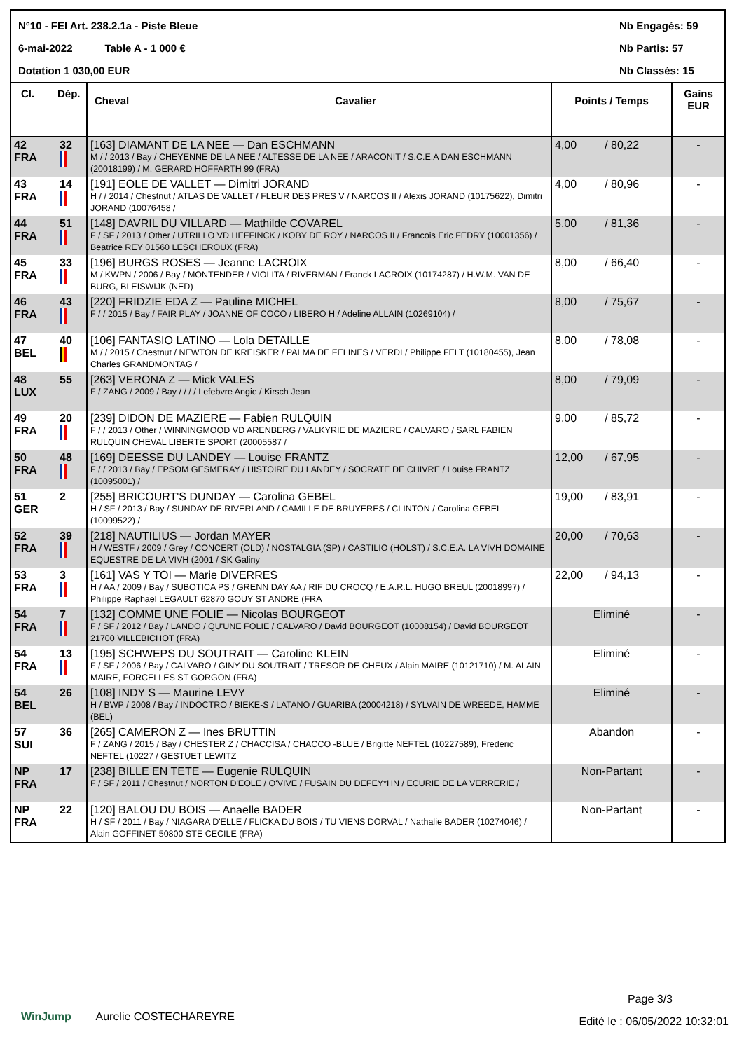N°10 - FEI Art. 238.2.1a - Piste Bleue
6-mai-2022 Table A - 1 000 €
Dotation 1 030,00 EUR
Nb Engagés: 59
Nb Partis: 57
Nb Classés: 15
| Cl. | Dép. | Cheval Cavalier | Points / Temps | Gains EUR |
| --- | --- | --- | --- | --- |
| 42 FRA | 32 | [163] DIAMANT DE LA NEE — Dan ESCHMANN M / / 2013 / Bay / CHEYENNE DE LA NEE / ALTESSE DE LA NEE / ARACONIT / S.C.E.A DAN ESCHMANN (20018199) / M. GERARD HOFFARTH 99 (FRA) | 4,00 / 80,22 | - |
| 43 FRA | 14 | [191] EOLE DE VALLET — Dimitri JORAND H / / 2014 / Chestnut / ATLAS DE VALLET / FLEUR DES PRES V / NARCOS II / Alexis JORAND (10175622), Dimitri JORAND (10076458 / | 4,00 / 80,96 | - |
| 44 FRA | 51 | [148] DAVRIL DU VILLARD — Mathilde COVAREL F / SF / 2013 / Other / UTRILLO VD HEFFINCK / KOBY DE ROY / NARCOS II / Francois Eric FEDRY (10001356) / Beatrice REY 01560 LESCHEROUX (FRA) | 5,00 / 81,36 | - |
| 45 FRA | 33 | [196] BURGS ROSES — Jeanne LACROIX M / KWPN / 2006 / Bay / MONTENDER / VIOLITA / RIVERMAN / Franck LACROIX (10174287) / H.W.M. VAN DE BURG, BLEISWIJK (NED) | 8,00 / 66,40 | - |
| 46 FRA | 43 | [220] FRIDZIE EDA Z — Pauline MICHEL F / / 2015 / Bay / FAIR PLAY / JOANNE OF COCO / LIBERO H / Adeline ALLAIN (10269104) / | 8,00 / 75,67 | - |
| 47 BEL | 40 | [106] FANTASIO LATINO — Lola DETAILLE M / / 2015 / Chestnut / NEWTON DE KREISKER / PALMA DE FELINES / VERDI / Philippe FELT (10180455), Jean Charles GRANDMONTAG / | 8,00 / 78,08 | - |
| 48 LUX | 55 | [263] VERONA Z — Mick VALES F / ZANG / 2009 / Bay / / / / Lefebvre Angie / Kirsch Jean | 8,00 / 79,09 | - |
| 49 FRA | 20 | [239] DIDON DE MAZIERE — Fabien RULQUIN F / / 2013 / Other / WINNINGMOOD VD ARENBERG / VALKYRIE DE MAZIERE / CALVARO / SARL FABIEN RULQUIN CHEVAL LIBERTE SPORT (20005587 / | 9,00 / 85,72 | - |
| 50 FRA | 48 | [169] DEESSE DU LANDEY — Louise FRANTZ F / / 2013 / Bay / EPSOM GESMERAY / HISTOIRE DU LANDEY / SOCRATE DE CHIVRE / Louise FRANTZ (10095001) / | 12,00 / 67,95 | - |
| 51 GER | 2 | [255] BRICOURT'S DUNDAY — Carolina GEBEL H / SF / 2013 / Bay / SUNDAY DE RIVERLAND / CAMILLE DE BRUYERES / CLINTON / Carolina GEBEL (10099522) / | 19,00 / 83,91 | - |
| 52 FRA | 39 | [218] NAUTILIUS — Jordan MAYER H / WESTF / 2009 / Grey / CONCERT (OLD) / NOSTALGIA (SP) / CASTILIO (HOLST) / S.C.E.A. LA VIVH DOMAINE EQUESTRE DE LA VIVH (2001 / SK Galiny | 20,00 / 70,63 | - |
| 53 FRA | 3 | [161] VAS Y TOI — Marie DIVERRES H / AA / 2009 / Bay / SUBOTICA PS / GRENN DAY AA / RIF DU CROCQ / E.A.R.L. HUGO BREUL (20018997) / Philippe Raphael LEGAULT 62870 GOUY ST ANDRE (FRA | 22,00 / 94,13 | - |
| 54 FRA | 7 | [132] COMME UNE FOLIE — Nicolas BOURGEOT F / SF / 2012 / Bay / LANDO / QU'UNE FOLIE / CALVARO / David BOURGEOT (10008154) / David BOURGEOT 21700 VILLEBICHOT (FRA) | Eliminé | - |
| 54 FRA | 13 | [195] SCHWEPS DU SOUTRAIT — Caroline KLEIN F / SF / 2006 / Bay / CALVARO / GINY DU SOUTRAIT / TRESOR DE CHEUX / Alain MAIRE (10121710) / M. ALAIN MAIRE, FORCELLES ST GORGON (FRA) | Eliminé | - |
| 54 BEL | 26 | [108] INDY S — Maurine LEVY H / BWP / 2008 / Bay / INDOCTRO / BIEKE-S / LATANO / GUARIBA (20004218) / SYLVAIN DE WREEDE, HAMME (BEL) | Eliminé | - |
| 57 SUI | 36 | [265] CAMERON Z — Ines BRUTTIN F / ZANG / 2015 / Bay / CHESTER Z / CHACCISA / CHACCO -BLUE / Brigitte NEFTEL (10227589), Frederic NEFTEL (10227 / GESTUET LEWITZ | Abandon | - |
| NP FRA | 17 | [238] BILLE EN TETE — Eugenie RULQUIN F / SF / 2011 / Chestnut / NORTON D'EOLE / O'VIVE / FUSAIN DU DEFEY*HN / ECURIE DE LA VERRERIE / | Non-Partant | - |
| NP FRA | 22 | [120] BALOU DU BOIS — Anaelle BADER H / SF / 2011 / Bay / NIAGARA D'ELLE / FLICKA DU BOIS / TU VIENS DORVAL / Nathalie BADER (10274046) / Alain GOFFINET 50800 STE CECILE (FRA) | Non-Partant | - |
WinJump Aurelie COSTECHAREYRE
Page 3/3
Edité le : 06/05/2022 10:32:01